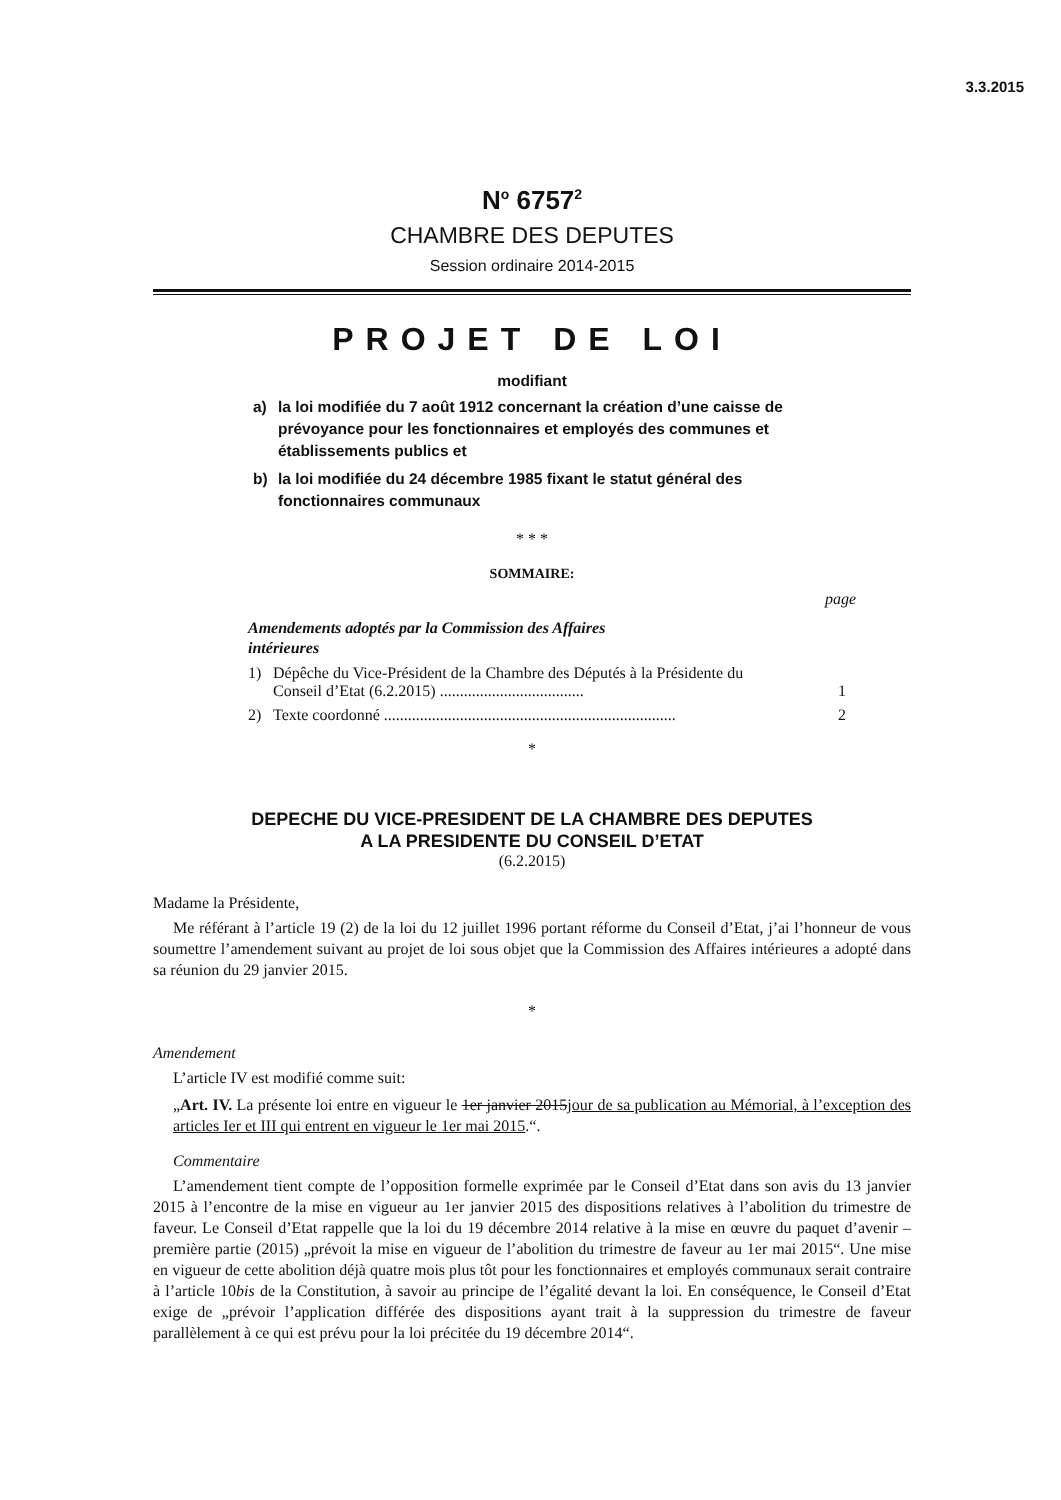3.3.2015
N<sup>o</sup> 6757<sup>2</sup>
CHAMBRE DES DEPUTES
Session ordinaire 2014-2015
PROJET DE LOI
modifiant
a) la loi modifiée du 7 août 1912 concernant la création d’une caisse de prévoyance pour les fonctionnaires et employés des communes et établissements publics et
b) la loi modifiée du 24 décembre 1985 fixant le statut général des fonctionnaires communaux
* * *
SOMMAIRE:
page
Amendements adoptés par la Commission des Affaires intérieures
1) Dépêche du Vice-Président de la Chambre des Députés à la Présidente du Conseil d’Etat (6.2.2015) .................................... 1
2) Texte coordonné ......................................................................... 2
*
DEPECHE DU VICE-PRESIDENT DE LA CHAMBRE DES DEPUTES
A LA PRESIDENTE DU CONSEIL D’ETAT
(6.2.2015)
Madame la Présidente,
Me référant à l’article 19 (2) de la loi du 12 juillet 1996 portant réforme du Conseil d’Etat, j’ai l’honneur de vous soumettre l’amendement suivant au projet de loi sous objet que la Commission des Affaires intérieures a adopté dans sa réunion du 29 janvier 2015.
*
Amendement
L’article IV est modifié comme suit:
„Art. IV. La présente loi entre en vigueur le 1er janvier 2015jour de sa publication au Mémorial, à l’exception des articles Ier et III qui entrent en vigueur le 1er mai 2015.“.
Commentaire
L’amendement tient compte de l’opposition formelle exprimée par le Conseil d’Etat dans son avis du 13 janvier 2015 à l’encontre de la mise en vigueur au 1er janvier 2015 des dispositions relatives à l’abolition du trimestre de faveur. Le Conseil d’Etat rappelle que la loi du 19 décembre 2014 relative à la mise en œuvre du paquet d’avenir – première partie (2015) „prévoit la mise en vigueur de l’abolition du trimestre de faveur au 1er mai 2015“. Une mise en vigueur de cette abolition déjà quatre mois plus tôt pour les fonctionnaires et employés communaux serait contraire à l’article 10bis de la Constitution, à savoir au principe de l’égalité devant la loi. En conséquence, le Conseil d’Etat exige de „prévoir l’application différée des dispositions ayant trait à la suppression du trimestre de faveur parallèlement à ce qui est prévu pour la loi précitée du 19 décembre 2014“.